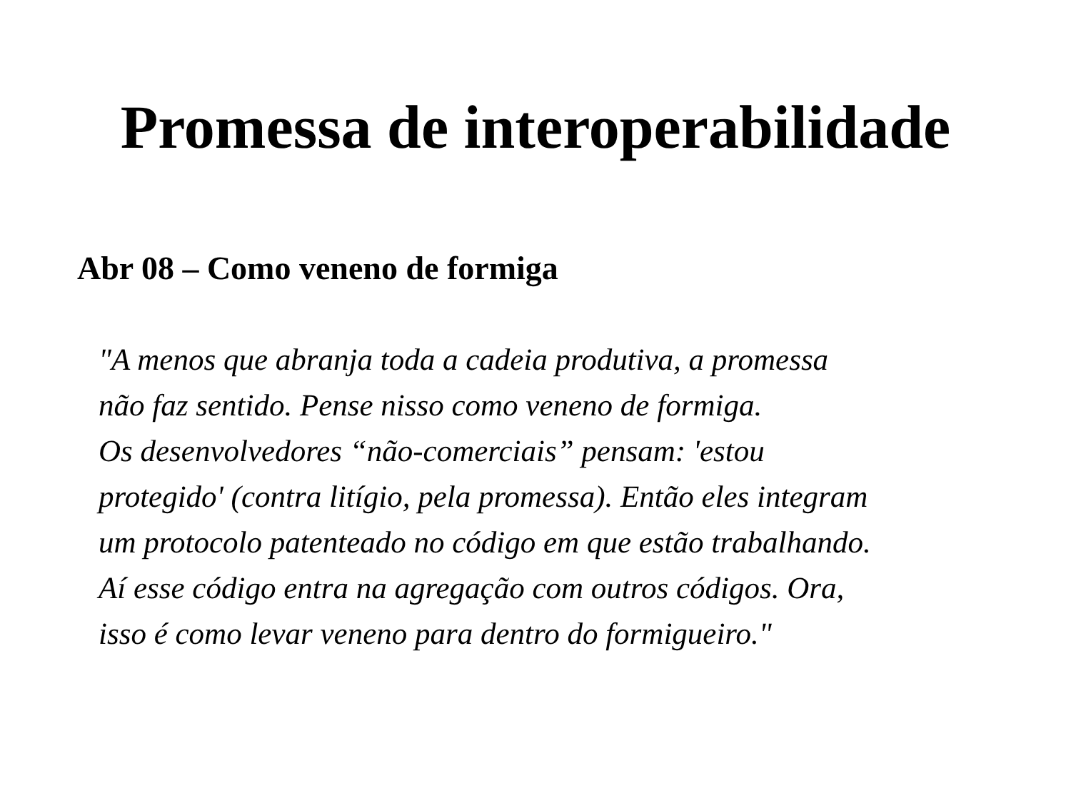Promessa de interoperabilidade
Abr 08 – Como veneno de formiga
"A menos que abranja toda a cadeia produtiva, a promessa
não faz sentido. Pense nisso como veneno de formiga.
Os desenvolvedores “não-comerciais” pensam: 'estou
protegido' (contra litígio, pela promessa). Então eles integram
um protocolo patenteado no código em que estão trabalhando.
Aí esse código entra na agregação com outros códigos. Ora,
isso é como levar veneno para dentro do formigueiro."